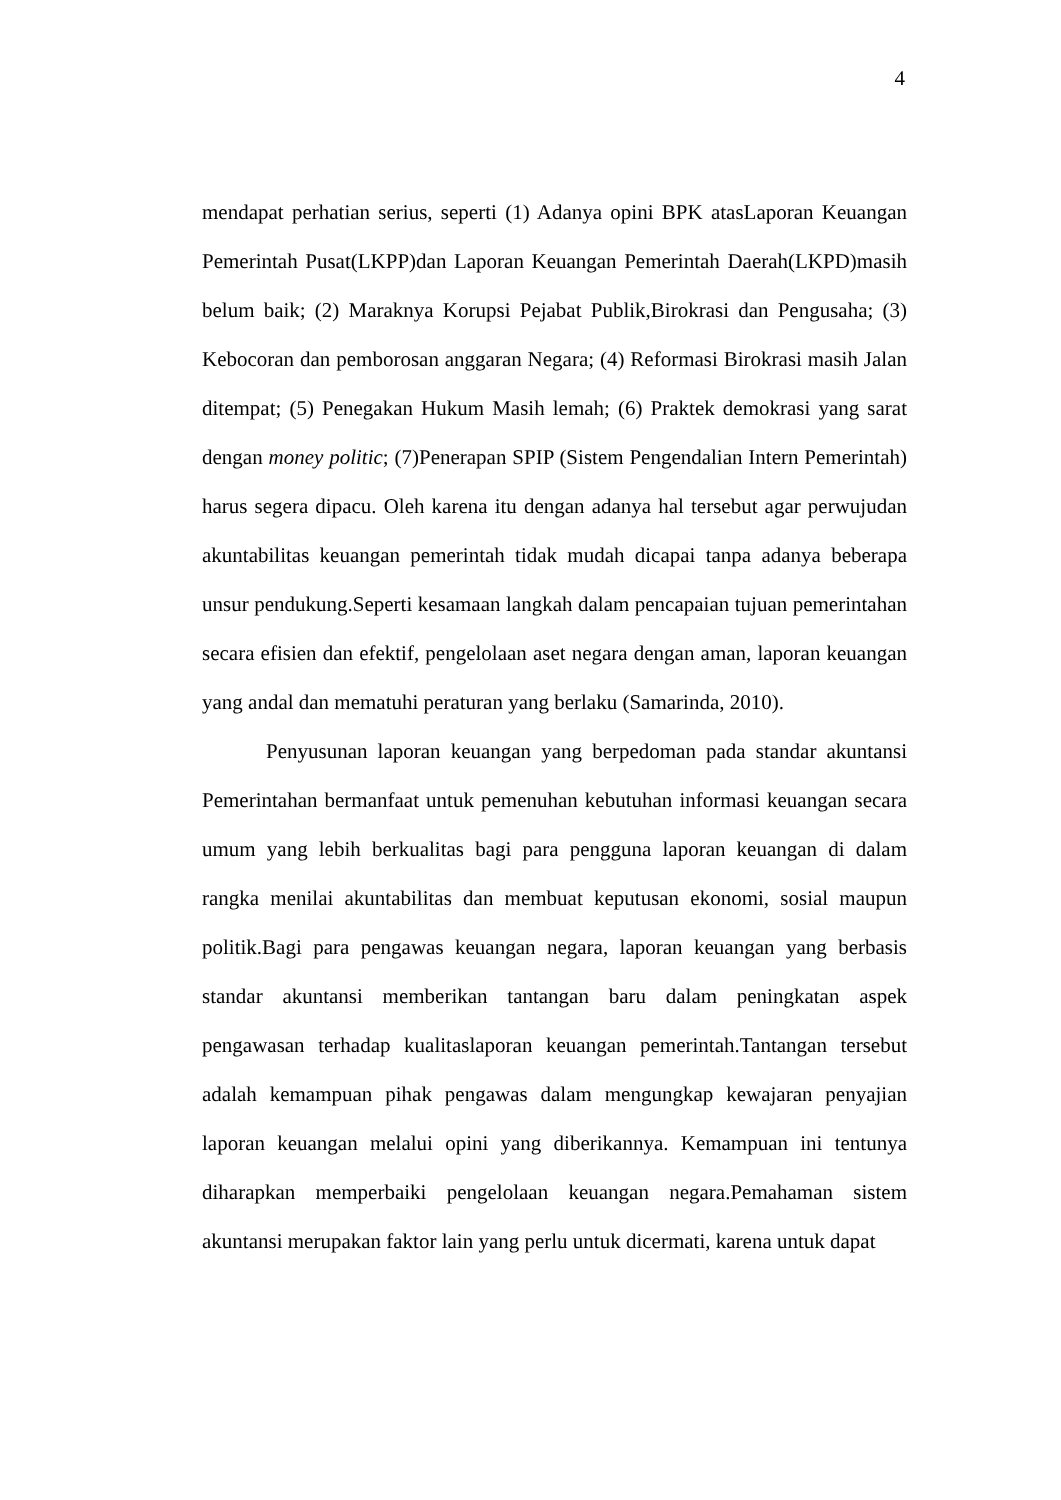4
mendapat perhatian serius, seperti (1) Adanya opini BPK atasLaporan Keuangan Pemerintah Pusat(LKPP)dan Laporan Keuangan Pemerintah Daerah(LKPD)masih belum baik; (2) Maraknya Korupsi Pejabat Publik,Birokrasi dan Pengusaha; (3) Kebocoran dan pemborosan anggaran Negara; (4) Reformasi Birokrasi masih Jalan ditempat; (5) Penegakan Hukum Masih lemah; (6) Praktek demokrasi yang sarat dengan money politic; (7)Penerapan SPIP (Sistem Pengendalian Intern Pemerintah) harus segera dipacu. Oleh karena itu dengan adanya hal tersebut agar perwujudan akuntabilitas keuangan pemerintah tidak mudah dicapai tanpa adanya beberapa unsur pendukung.Seperti kesamaan langkah dalam pencapaian tujuan pemerintahan secara efisien dan efektif, pengelolaan aset negara dengan aman, laporan keuangan yang andal dan mematuhi peraturan yang berlaku (Samarinda, 2010).
Penyusunan laporan keuangan yang berpedoman pada standar akuntansi Pemerintahan bermanfaat untuk pemenuhan kebutuhan informasi keuangan secara umum yang lebih berkualitas bagi para pengguna laporan keuangan di dalam rangka menilai akuntabilitas dan membuat keputusan ekonomi, sosial maupun politik.Bagi para pengawas keuangan negara, laporan keuangan yang berbasis standar akuntansi memberikan tantangan baru dalam peningkatan aspek pengawasan terhadap kualitaslaporan keuangan pemerintah.Tantangan tersebut adalah kemampuan pihak pengawas dalam mengungkap kewajaran penyajian laporan keuangan melalui opini yang diberikannya. Kemampuan ini tentunya diharapkan memperbaiki pengelolaan keuangan negara.Pemahaman sistem akuntansi merupakan faktor lain yang perlu untuk dicermati, karena untuk dapat